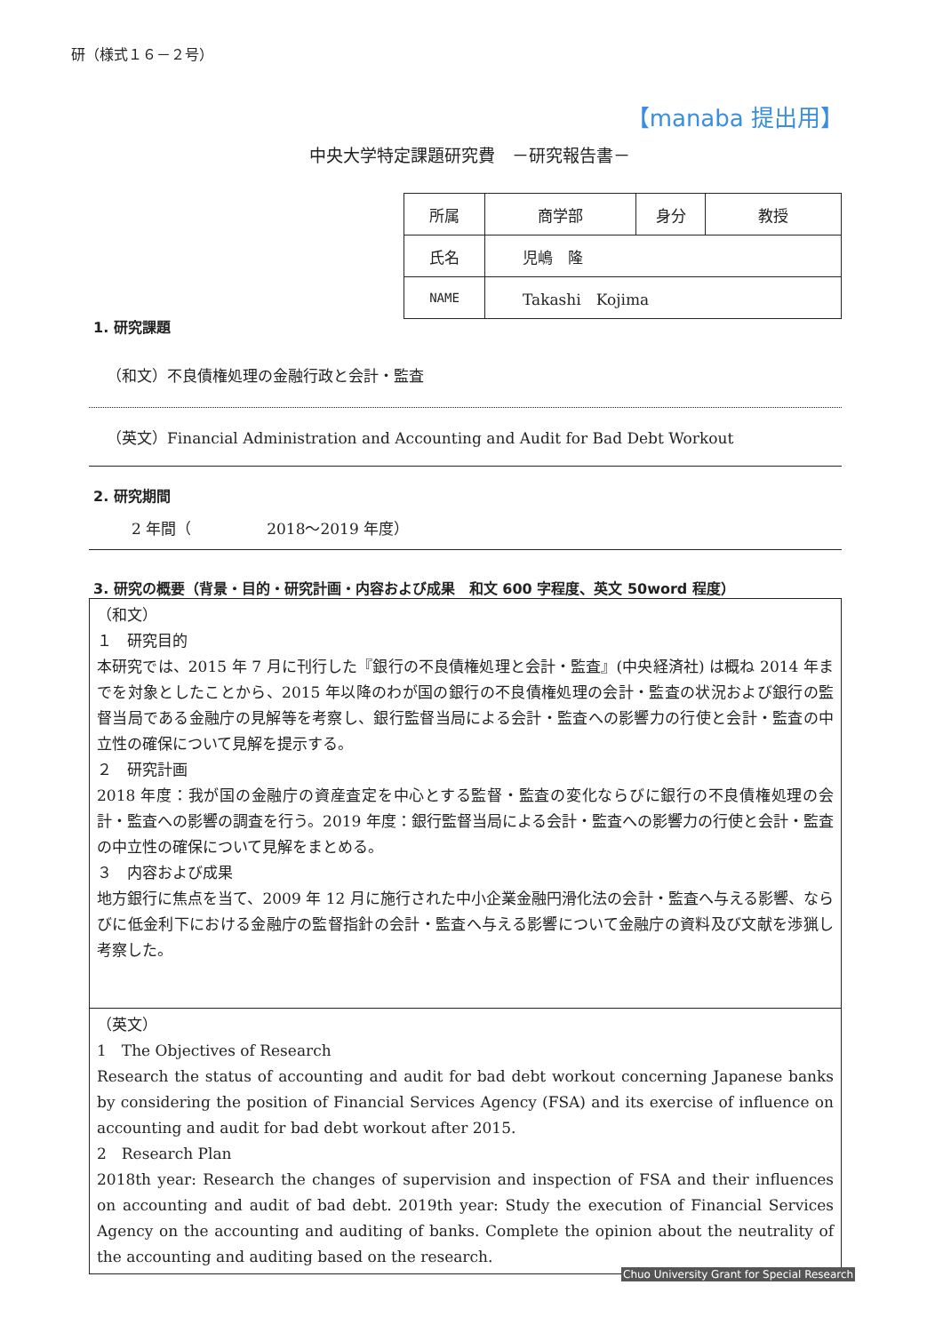研（様式１６－２号）
【manaba 提出用】
中央大学特定課題研究費　－研究報告書－
| 所属 | 商学部 | 身分 | 教授 |
| 氏名 | 児嶋 隆 | | |
| NAME | Takashi Kojima | | |
1. 研究課題
（和文）不良債権処理の金融行政と会計・監査
（英文）Financial Administration and Accounting and Audit for Bad Debt Workout
2. 研究期間
2 年間（　　　　　2018～2019 年度）
3. 研究の概要（背景・目的・研究計画・内容および成果　和文 600 字程度、英文 50word 程度）
（和文）
１　研究目的
本研究では、2015 年 7 月に刊行した『銀行の不良債権処理と会計・監査』(中央経済社) は概ね 2014 年までを対象としたことから、2015 年以降のわが国の銀行の不良債権処理の会計・監査の状況および銀行の監督当局である金融庁の見解等を考察し、銀行監督当局による会計・監査への影響力の行使と会計・監査の中立性の確保について見解を提示する。
２　研究計画
2018 年度：我が国の金融庁の資産査定を中心とする監督・監査の変化ならびに銀行の不良債権処理の会計・監査への影響の調査を行う。2019 年度：銀行監督当局による会計・監査への影響力の行使と会計・監査の中立性の確保について見解をまとめる。
３　内容および成果
地方銀行に焦点を当て、2009 年 12 月に施行された中小企業金融円滑化法の会計・監査へ与える影響、ならびに低金利下における金融庁の監督指針の会計・監査へ与える影響について金融庁の資料及び文献を渉猟し考察した。
（英文）
1　The Objectives of Research
Research the status of accounting and audit for bad debt workout concerning Japanese banks by considering the position of Financial Services Agency (FSA) and its exercise of influence on accounting and audit for bad debt workout after 2015.
2　Research Plan
2018th year: Research the changes of supervision and inspection of FSA and their influences on accounting and audit of bad debt. 2019th year: Study the execution of Financial Services Agency on the accounting and auditing of banks. Complete the opinion about the neutrality of the accounting and auditing based on the research.
Chuo University Grant for Special Research